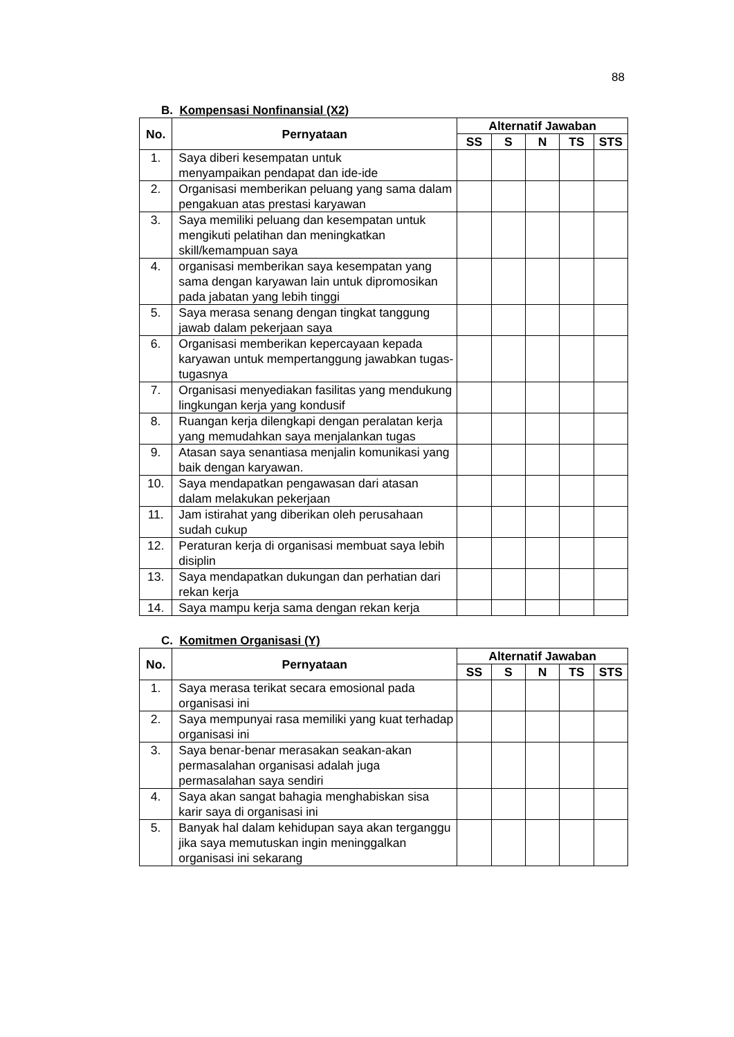88
B. Kompensasi Nonfinansial (X2)
| No. | Pernyataan | Alternatif Jawaban | | | | |
| --- | --- | --- | --- | --- | --- | --- |
| | | SS | S | N | TS | STS |
| 1. | Saya diberi kesempatan untuk menyampaikan pendapat dan ide-ide | | | | | |
| 2. | Organisasi memberikan peluang yang sama dalam pengakuan atas prestasi karyawan | | | | | |
| 3. | Saya memiliki peluang dan kesempatan untuk mengikuti pelatihan dan meningkatkan skill/kemampuan saya | | | | | |
| 4. | organisasi memberikan saya kesempatan yang sama dengan karyawan lain untuk dipromosikan pada jabatan yang lebih tinggi | | | | | |
| 5. | Saya merasa senang dengan tingkat tanggung jawab dalam pekerjaan saya | | | | | |
| 6. | Organisasi memberikan kepercayaan kepada karyawan untuk mempertanggung jawabkan tugas-tugasnya | | | | | |
| 7. | Organisasi menyediakan fasilitas yang mendukung lingkungan kerja yang kondusif | | | | | |
| 8. | Ruangan kerja dilengkapi dengan peralatan kerja yang memudahkan saya menjalankan tugas | | | | | |
| 9. | Atasan saya senantiasa menjalin komunikasi yang baik dengan karyawan. | | | | | |
| 10. | Saya mendapatkan pengawasan dari atasan dalam melakukan pekerjaan | | | | | |
| 11. | Jam istirahat yang diberikan oleh perusahaan sudah cukup | | | | | |
| 12. | Peraturan kerja di organisasi membuat saya lebih disiplin | | | | | |
| 13. | Saya mendapatkan dukungan dan perhatian dari rekan kerja | | | | | |
| 14. | Saya mampu kerja sama dengan rekan kerja | | | | | |
C. Komitmen Organisasi (Y)
| No. | Pernyataan | Alternatif Jawaban | | | | |
| --- | --- | --- | --- | --- | --- | --- |
| | | SS | S | N | TS | STS |
| 1. | Saya merasa terikat secara emosional pada organisasi ini | | | | | |
| 2. | Saya mempunyai rasa memiliki yang kuat terhadap organisasi ini | | | | | |
| 3. | Saya benar-benar merasakan seakan-akan permasalahan organisasi adalah juga permasalahan saya sendiri | | | | | |
| 4. | Saya akan sangat bahagia menghabiskan sisa karir saya di organisasi ini | | | | | |
| 5. | Banyak hal dalam kehidupan saya akan terganggu jika saya memutuskan ingin meninggalkan organisasi ini sekarang | | | | | |